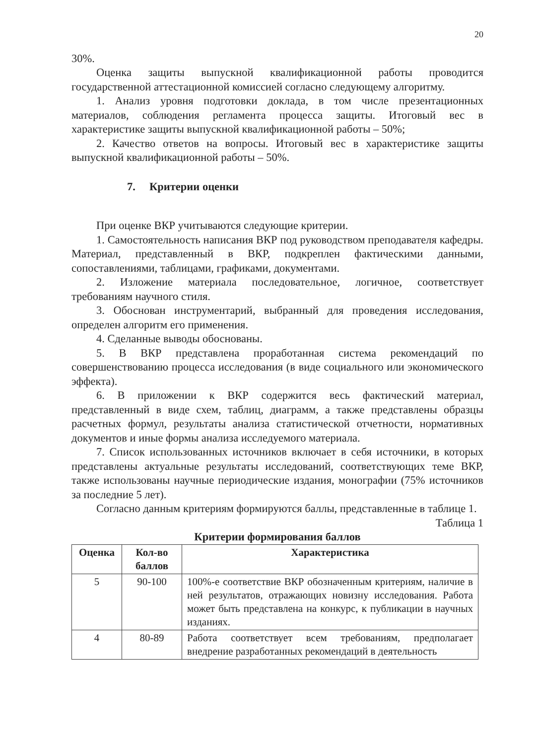20
30%.
Оценка защиты выпускной квалификационной работы проводится государственной аттестационной комиссией согласно следующему алгоритму.
1. Анализ уровня подготовки доклада, в том числе презентационных материалов, соблюдения регламента процесса защиты. Итоговый вес в характеристике защиты выпускной квалификационной работы – 50%;
2. Качество ответов на вопросы. Итоговый вес в характеристике защиты выпускной квалификационной работы – 50%.
7. Критерии оценки
При оценке ВКР учитываются следующие критерии.
1. Самостоятельность написания ВКР под руководством преподавателя кафедры. Материал, представленный в ВКР, подкреплен фактическими данными, сопоставлениями, таблицами, графиками, документами.
2. Изложение материала последовательное, логичное, соответствует требованиям научного стиля.
3. Обоснован инструментарий, выбранный для проведения исследования, определен алгоритм его применения.
4. Сделанные выводы обоснованы.
5. В ВКР представлена проработанная система рекомендаций по совершенствованию процесса исследования (в виде социального или экономического эффекта).
6. В приложении к ВКР содержится весь фактический материал, представленный в виде схем, таблиц, диаграмм, а также представлены образцы расчетных формул, результаты анализа статистической отчетности, нормативных документов и иные формы анализа исследуемого материала.
7. Список использованных источников включает в себя источники, в которых представлены актуальные результаты исследований, соответствующих теме ВКР, также использованы научные периодические издания, монографии (75% источников за последние 5 лет).
Согласно данным критериям формируются баллы, представленные в таблице 1.
Таблица 1
Критерии формирования баллов
| Оценка | Кол-во баллов | Характеристика |
| --- | --- | --- |
| 5 | 90-100 | 100%-е соответствие ВКР обозначенным критериям, наличие в ней результатов, отражающих новизну исследования. Работа может быть представлена на конкурс, к публикации в научных изданиях. |
| 4 | 80-89 | Работа соответствует всем требованиям, предполагает внедрение разработанных рекомендаций в деятельность |